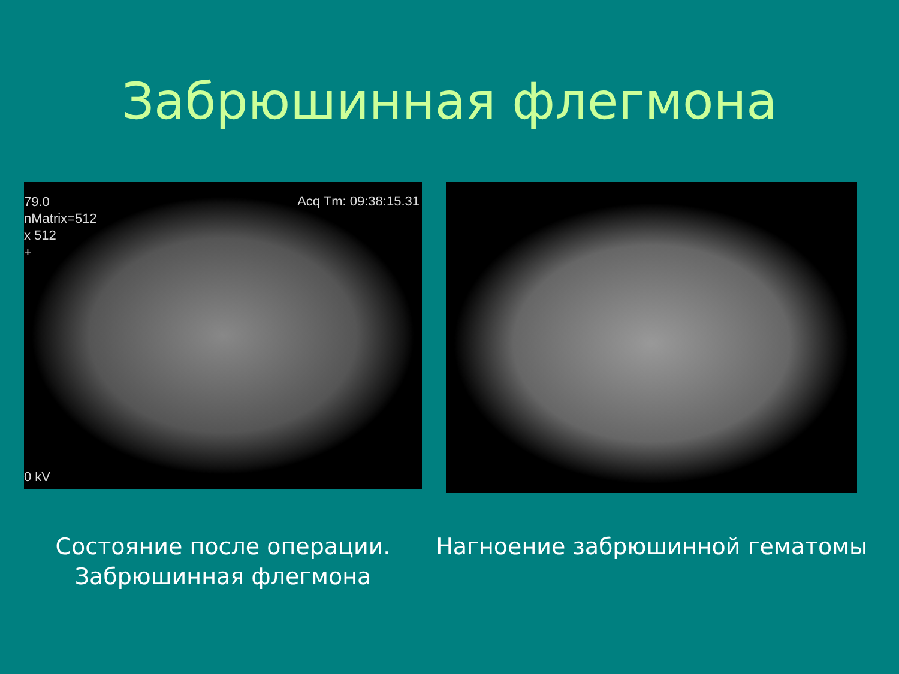Забрюшинная флегмона
79.0
nMatrix=512
x 512
+
Acq Tm: 09:38:15.31
0 kV
Состояние после операции.
Забрюшинная флегмона
Нагноение забрюшинной гематомы